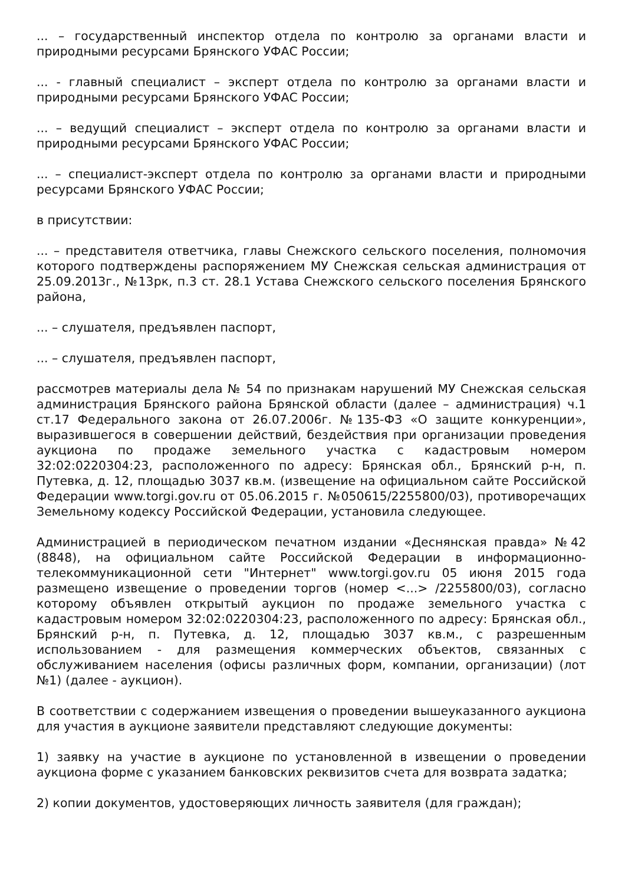... – государственный инспектор отдела по контролю за органами власти и природными ресурсами Брянского УФАС России;
... - главный специалист – эксперт отдела по контролю за органами власти и природными ресурсами Брянского УФАС России;
... – ведущий специалист – эксперт отдела по контролю за органами власти и природными ресурсами Брянского УФАС России;
... – специалист-эксперт отдела по контролю за органами власти и природными ресурсами Брянского УФАС России;
в присутствии:
... – представителя ответчика, главы Снежского сельского поселения, полномочия которого подтверждены распоряжением МУ Снежская сельская администрация от 25.09.2013г., №13рк, п.3 ст. 28.1 Устава Снежского сельского поселения Брянского района,
... – слушателя, предъявлен паспорт,
... – слушателя, предъявлен паспорт,
рассмотрев материалы дела № 54 по признакам нарушений МУ Снежская сельская администрация Брянского района Брянской области (далее – администрация) ч.1 ст.17 Федерального закона от 26.07.2006г. №135-ФЗ «О защите конкуренции», выразившегося в совершении действий, бездействия при организации проведения аукциона по продаже земельного участка с кадастровым номером 32:02:0220304:23, расположенного по адресу: Брянская обл., Брянский р-н, п. Путевка, д. 12, площадью 3037 кв.м. (извещение на официальном сайте Российской Федерации www.torgi.gov.ru от 05.06.2015 г. №050615/2255800/03), противоречащих Земельному кодексу Российской Федерации, установила следующее.
Администрацией в периодическом печатном издании «Деснянская правда» №42 (8848), на официальном сайте Российской Федерации в информационно-телекоммуникационной сети "Интернет" www.torgi.gov.ru 05 июня 2015 года размещено извещение о проведении торгов (номер <...> /2255800/03), согласно которому объявлен открытый аукцион по продаже земельного участка с кадастровым номером 32:02:0220304:23, расположенного по адресу: Брянская обл., Брянский р-н, п. Путевка, д. 12, площадью 3037 кв.м., с разрешенным использованием - для размещения коммерческих объектов, связанных с обслуживанием населения (офисы различных форм, компании, организации) (лот №1) (далее - аукцион).
В соответствии с содержанием извещения о проведении вышеуказанного аукциона для участия в аукционе заявители представляют следующие документы:
1) заявку на участие в аукционе по установленной в извещении о проведении аукциона форме с указанием банковских реквизитов счета для возврата задатка;
2) копии документов, удостоверяющих личность заявителя (для граждан);